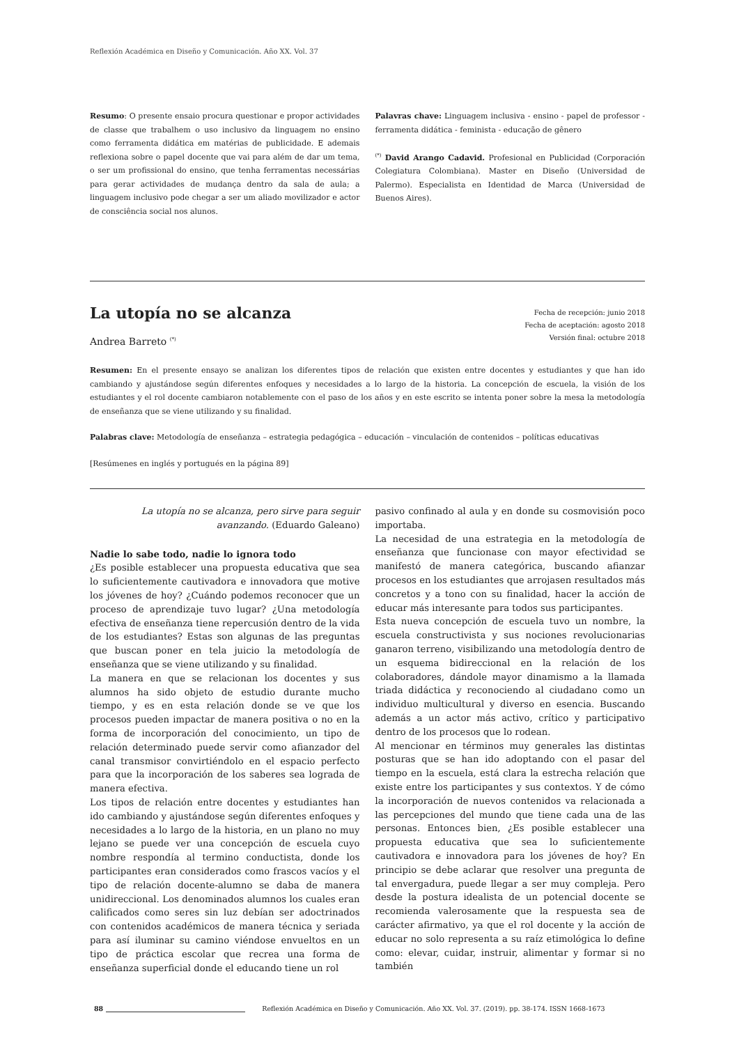Reflexión Académica en Diseño y Comunicación. Año XX. Vol. 37
Resumo: O presente ensaio procura questionar e propor actividades de classe que trabalhem o uso inclusivo da linguagem no ensino como ferramenta didática em matérias de publicidade. E ademais reflexiona sobre o papel docente que vai para além de dar um tema, o ser um profissional do ensino, que tenha ferramentas necessárias para gerar actividades de mudança dentro da sala de aula; a linguagem inclusivo pode chegar a ser um aliado movilizador e actor de consciência social nos alunos.
Palavras chave: Linguagem inclusiva - ensino - papel de professor - ferramenta didática - feminista - educação de gênero
<sup>(*)</sup> David Arango Cadavid. Profesional en Publicidad (Corporación Colegiatura Colombiana). Master en Diseño (Universidad de Palermo). Especialista en Identidad de Marca (Universidad de Buenos Aires).
La utopía no se alcanza
Fecha de recepción: junio 2018
Fecha de aceptación: agosto 2018
Versión final: octubre 2018
Andrea Barreto <sup>(*)</sup>
Resumen: En el presente ensayo se analizan los diferentes tipos de relación que existen entre docentes y estudiantes y que han ido cambiando y ajustándose según diferentes enfoques y necesidades a lo largo de la historia. La concepción de escuela, la visión de los estudiantes y el rol docente cambiaron notablemente con el paso de los años y en este escrito se intenta poner sobre la mesa la metodología de enseñanza que se viene utilizando y su finalidad.
Palabras clave: Metodología de enseñanza – estrategia pedagógica – educación – vinculación de contenidos – políticas educativas
[Resúmenes en inglés y portugués en la página 89]
La utopía no se alcanza, pero sirve para seguir avanzando. (Eduardo Galeano)
Nadie lo sabe todo, nadie lo ignora todo
¿Es posible establecer una propuesta educativa que sea lo suficientemente cautivadora e innovadora que motive los jóvenes de hoy? ¿Cuándo podemos reconocer que un proceso de aprendizaje tuvo lugar? ¿Una metodología efectiva de enseñanza tiene repercusión dentro de la vida de los estudiantes? Estas son algunas de las preguntas que buscan poner en tela juicio la metodología de enseñanza que se viene utilizando y su finalidad.
La manera en que se relacionan los docentes y sus alumnos ha sido objeto de estudio durante mucho tiempo, y es en esta relación donde se ve que los procesos pueden impactar de manera positiva o no en la forma de incorporación del conocimiento, un tipo de relación determinado puede servir como afianzador del canal transmisor convirtiéndolo en el espacio perfecto para que la incorporación de los saberes sea lograda de manera efectiva.
Los tipos de relación entre docentes y estudiantes han ido cambiando y ajustándose según diferentes enfoques y necesidades a lo largo de la historia, en un plano no muy lejano se puede ver una concepción de escuela cuyo nombre respondía al termino conductista, donde los participantes eran considerados como frascos vacíos y el tipo de relación docente-alumno se daba de manera unidireccional. Los denominados alumnos los cuales eran calificados como seres sin luz debían ser adoctrinados con contenidos académicos de manera técnica y seriada para así iluminar su camino viéndose envueltos en un tipo de práctica escolar que recrea una forma de enseñanza superficial donde el educando tiene un rol
pasivo confinado al aula y en donde su cosmovisión poco importaba.
La necesidad de una estrategia en la metodología de enseñanza que funcionase con mayor efectividad se manifestó de manera categórica, buscando afianzar procesos en los estudiantes que arrojasen resultados más concretos y a tono con su finalidad, hacer la acción de educar más interesante para todos sus participantes.
Esta nueva concepción de escuela tuvo un nombre, la escuela constructivista y sus nociones revolucionarias ganaron terreno, visibilizando una metodología dentro de un esquema bidireccional en la relación de los colaboradores, dándole mayor dinamismo a la llamada triada didáctica y reconociendo al ciudadano como un individuo multicultural y diverso en esencia. Buscando además a un actor más activo, crítico y participativo dentro de los procesos que lo rodean.
Al mencionar en términos muy generales las distintas posturas que se han ido adoptando con el pasar del tiempo en la escuela, está clara la estrecha relación que existe entre los participantes y sus contextos. Y de cómo la incorporación de nuevos contenidos va relacionada a las percepciones del mundo que tiene cada una de las personas. Entonces bien, ¿Es posible establecer una propuesta educativa que sea lo suficientemente cautivadora e innovadora para los jóvenes de hoy? En principio se debe aclarar que resolver una pregunta de tal envergadura, puede llegar a ser muy compleja. Pero desde la postura idealista de un potencial docente se recomienda valerosamente que la respuesta sea de carácter afirmativo, ya que el rol docente y la acción de educar no solo representa a su raíz etimológica lo define como: elevar, cuidar, instruir, alimentar y formar si no también
88 Reflexión Académica en Diseño y Comunicación. Año XX. Vol. 37. (2019). pp. 38-174. ISSN 1668-1673